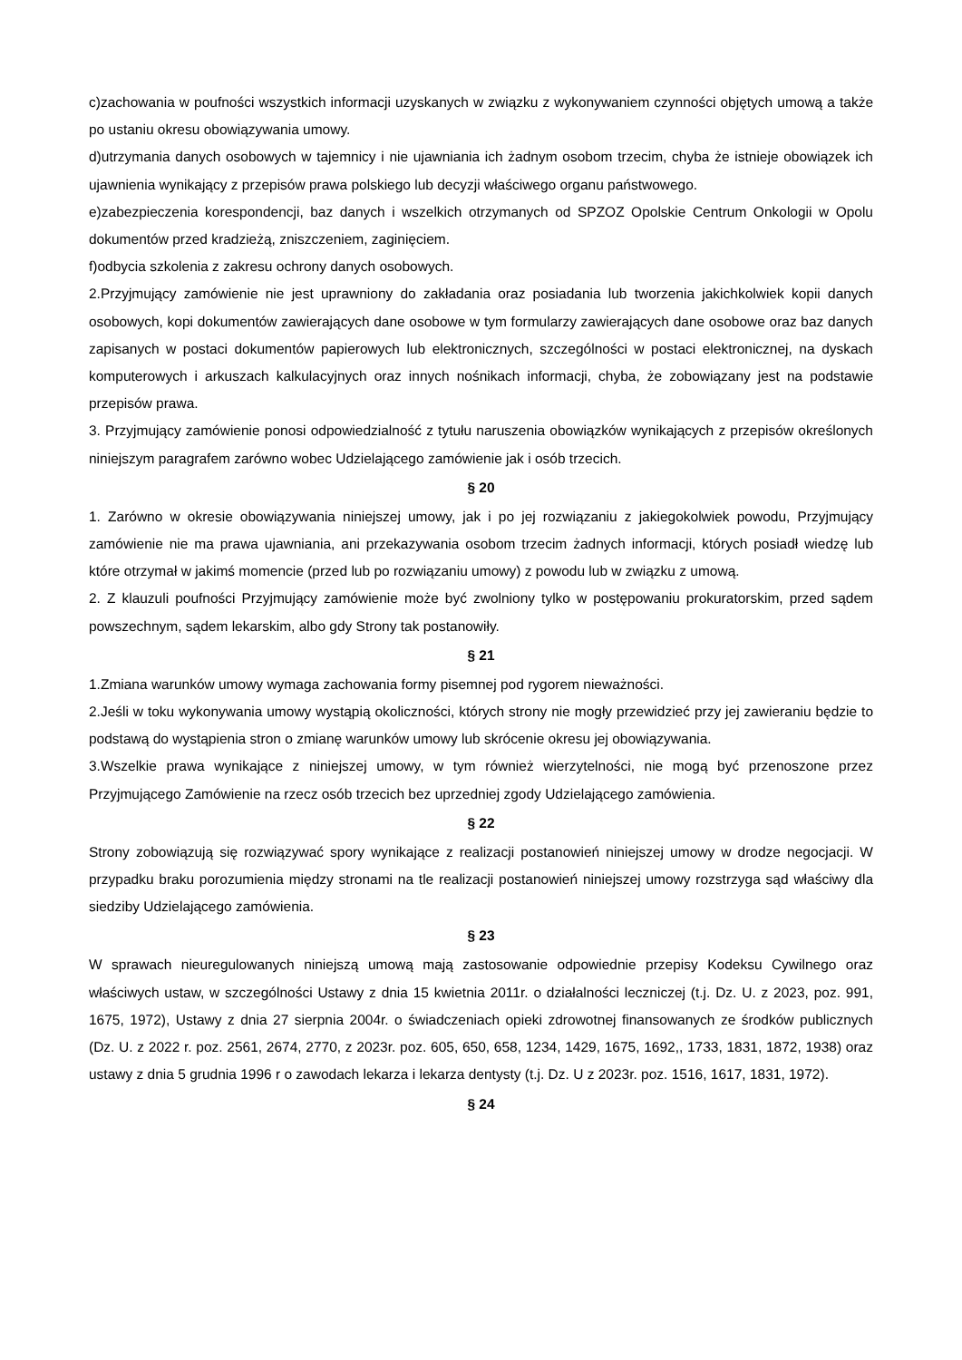c)zachowania w poufności wszystkich informacji uzyskanych w związku z wykonywaniem czynności objętych umową a także po ustaniu okresu obowiązywania umowy.
d)utrzymania danych osobowych w tajemnicy i nie ujawniania ich żadnym osobom trzecim, chyba że istnieje obowiązek ich ujawnienia wynikający z przepisów prawa polskiego lub decyzji właściwego organu państwowego.
e)zabezpieczenia korespondencji, baz danych i wszelkich otrzymanych od SPZOZ Opolskie Centrum Onkologii w Opolu dokumentów przed kradzieżą, zniszczeniem, zaginięciem.
f)odbycia szkolenia z zakresu ochrony danych osobowych.
2.Przyjmujący zamówienie nie jest uprawniony do zakładania oraz posiadania lub tworzenia jakichkolwiek kopii danych osobowych, kopi dokumentów zawierających dane osobowe w tym formularzy zawierających dane osobowe oraz baz danych zapisanych w postaci dokumentów papierowych lub elektronicznych, szczególności w postaci elektronicznej, na dyskach komputerowych i arkuszach kalkulacyjnych oraz innych nośnikach informacji, chyba, że zobowiązany jest na podstawie przepisów prawa.
3. Przyjmujący zamówienie ponosi odpowiedzialność z tytułu naruszenia obowiązków wynikających z przepisów określonych niniejszym paragrafem zarówno wobec Udzielającego zamówienie jak i osób trzecich.
§ 20
1. Zarówno w okresie obowiązywania niniejszej umowy, jak i po jej rozwiązaniu z jakiegokolwiek powodu, Przyjmujący zamówienie nie ma prawa ujawniania, ani przekazywania osobom trzecim żadnych informacji, których posiadł wiedzę lub które otrzymał w jakimś momencie (przed lub po rozwiązaniu umowy) z powodu lub w związku z umową.
2. Z klauzuli poufności Przyjmujący zamówienie może być zwolniony tylko w postępowaniu prokuratorskim, przed sądem powszechnym, sądem lekarskim, albo gdy Strony tak postanowiły.
§ 21
1.Zmiana warunków umowy wymaga zachowania formy pisemnej pod rygorem nieważności.
2.Jeśli w toku wykonywania umowy wystąpią okoliczności, których strony nie mogły przewidzieć przy jej zawieraniu będzie to podstawą do wystąpienia stron o zmianę warunków umowy lub skrócenie okresu jej obowiązywania.
3.Wszelkie prawa wynikające z niniejszej umowy, w tym również wierzytelności, nie mogą być przenoszone przez Przyjmującego Zamówienie na rzecz osób trzecich bez uprzedniej zgody Udzielającego zamówienia.
§ 22
Strony zobowiązują się rozwiązywać spory wynikające z realizacji postanowień niniejszej umowy w drodze negocjacji. W przypadku braku porozumienia między stronami na tle realizacji postanowień niniejszej umowy rozstrzyga sąd właściwy dla siedziby Udzielającego zamówienia.
§ 23
W sprawach nieuregulowanych niniejszą umową mają zastosowanie odpowiednie przepisy Kodeksu Cywilnego oraz właściwych ustaw, w szczególności Ustawy z dnia 15 kwietnia 2011r. o działalności leczniczej (t.j. Dz. U. z 2023, poz. 991, 1675, 1972), Ustawy z dnia 27 sierpnia 2004r. o świadczeniach opieki zdrowotnej finansowanych ze środków publicznych (Dz. U. z 2022 r. poz. 2561, 2674, 2770, z 2023r. poz. 605, 650, 658, 1234, 1429, 1675, 1692,, 1733, 1831, 1872, 1938) oraz ustawy z dnia 5 grudnia 1996 r o zawodach lekarza i lekarza dentysty (t.j. Dz. U z 2023r. poz. 1516, 1617, 1831, 1972).
§ 24